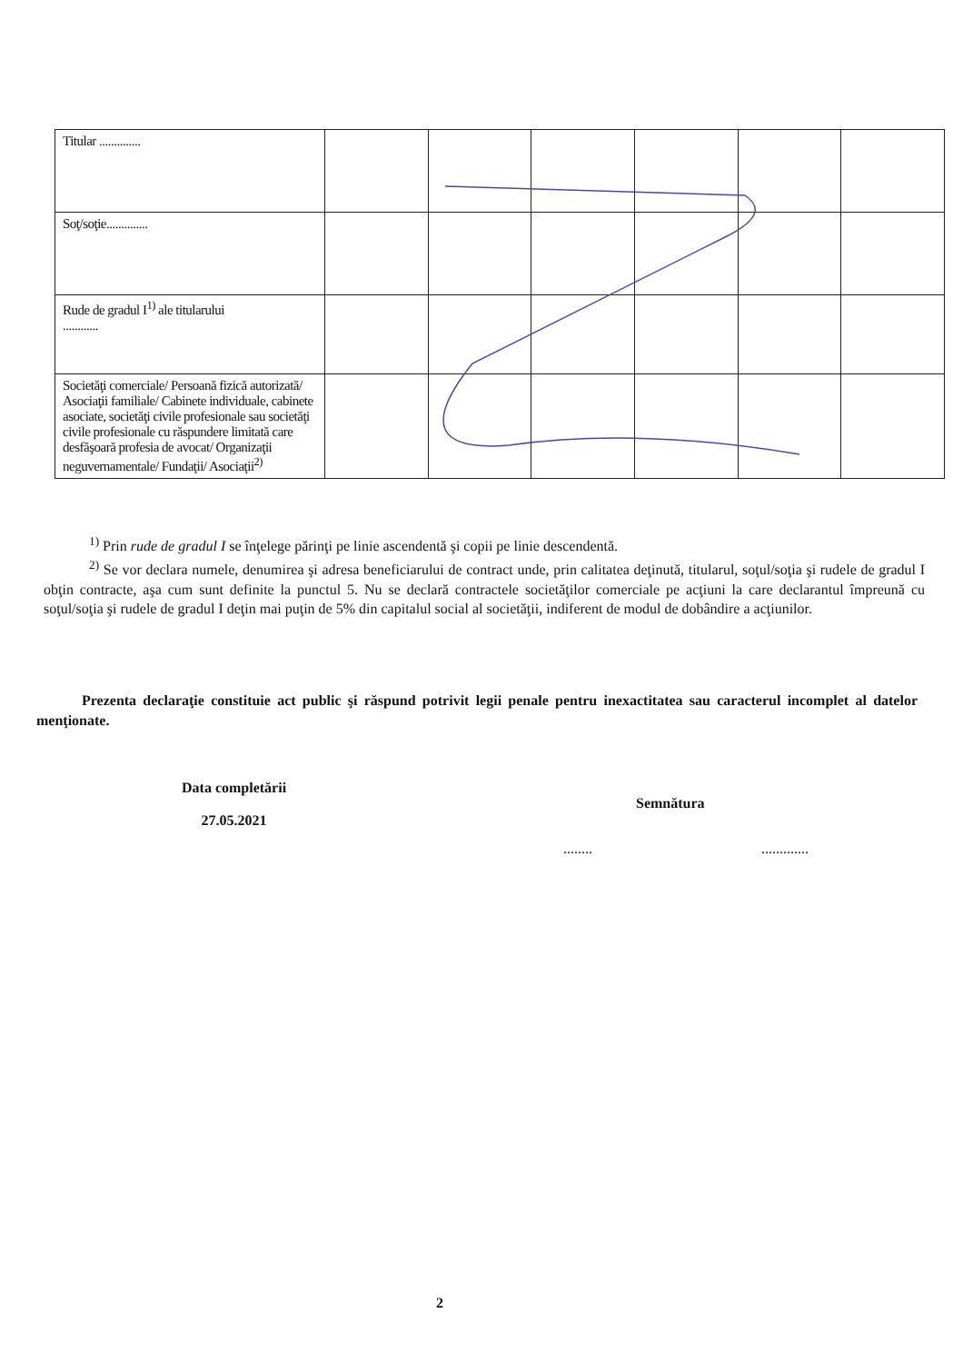| Titular .............. | | | | | | |
| Soţ/soţie.............. | | | | | | |
| Rude de gradul I<sup>1)</sup> ale titularului ............ | | | | | | |
| Societăţi comerciale/ Persoană fizică autorizată/ Asociaţii familiale/ Cabinete individuale, cabinete asociate, societăţi civile profesionale sau societăţi civile profesionale cu răspundere limitată care desfăşoară profesia de avocat/ Organizaţii neguvernamentale/ Fundaţii/ Asociaţii<sup>2)</sup> | | | | | | |
<sup>1)</sup> Prin rude de gradul I se înţelege părinţi pe linie ascendentă şi copii pe linie descendentă.
<sup>2)</sup> Se vor declara numele, denumirea şi adresa beneficiarului de contract unde, prin calitatea deţinută, titularul, soţul/soţia şi rudele de gradul I obţin contracte, aşa cum sunt definite la punctul 5. Nu se declară contractele societăţilor comerciale pe acţiuni la care declarantul împreună cu soţul/soţia şi rudele de gradul I deţin mai puţin de 5% din capitalul social al societăţii, indiferent de modul de dobândire a acţiunilor.
Prezenta declaraţie constituie act public şi răspund potrivit legii penale pentru inexactitatea sau caracterul incomplet al datelor menţionate.
Data completării
27.05.2021
Semnătura
........ .............
2